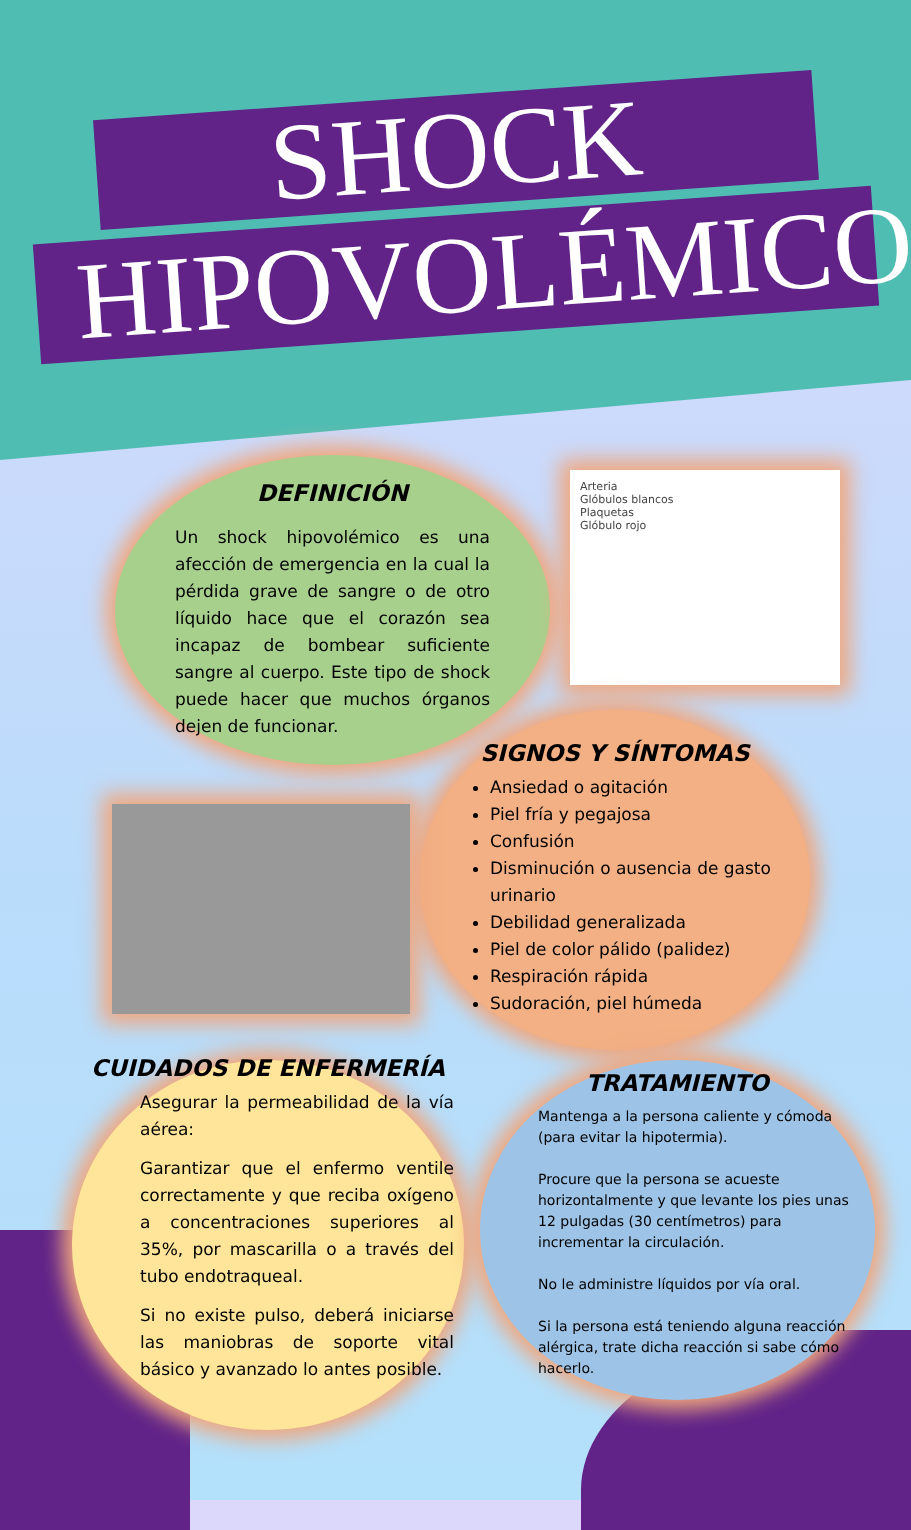SHOCK
HIPOVOLÉMICO
DEFINICIÓN
Un shock hipovolémico es una afección de emergencia en la cual la pérdida grave de sangre o de otro líquido hace que el corazón sea incapaz de bombear suficiente sangre al cuerpo. Este tipo de shock puede hacer que muchos órganos dejen de funcionar.
Arteria
Glóbulos blancos
Plaquetas
Glóbulo rojo
SIGNOS Y SÍNTOMAS
Ansiedad o agitación
Piel fría y pegajosa
Confusión
Disminución o ausencia de gasto urinario
Debilidad generalizada
Piel de color pálido (palidez)
Respiración rápida
Sudoración, piel húmeda
CUIDADOS DE ENFERMERÍA
Asegurar la permeabilidad de la vía aérea:
Garantizar que el enfermo ventile correctamente y que reciba oxígeno a concentraciones superiores al 35%, por mascarilla o a través del tubo endotraqueal.
Si no existe pulso, deberá iniciarse las maniobras de soporte vital básico y avanzado lo antes posible.
TRATAMIENTO
Mantenga a la persona caliente y cómoda (para evitar la hipotermia).
Procure que la persona se acueste horizontalmente y que levante los pies unas 12 pulgadas (30 centímetros) para incrementar la circulación.
No le administre líquidos por vía oral.
Si la persona está teniendo alguna reacción alérgica, trate dicha reacción si sabe cómo hacerlo.